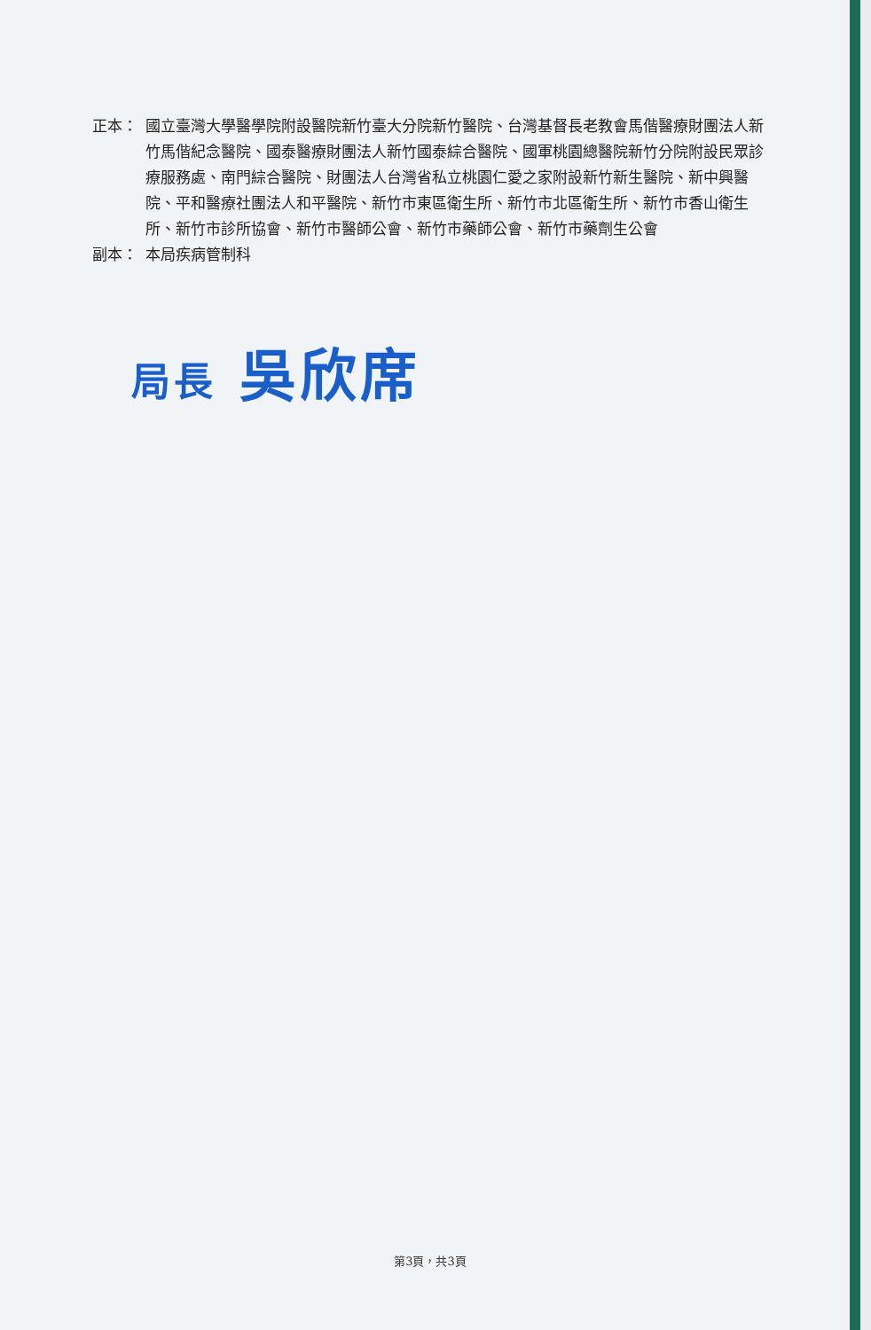正本： 國立臺灣大學醫學院附設醫院新竹臺大分院新竹醫院、台灣基督長老教會馬偕醫療財團法人新竹馬偕紀念醫院、國泰醫療財團法人新竹國泰綜合醫院、國軍桃園總醫院新竹分院附設民眾診療服務處、南門綜合醫院、財團法人台灣省私立桃園仁愛之家附設新竹新生醫院、新中興醫院、平和醫療社團法人和平醫院、新竹市東區衛生所、新竹市北區衛生所、新竹市香山衛生所、新竹市診所協會、新竹市醫師公會、新竹市藥師公會、新竹市藥劑生公會
副本： 本局疾病管制科
局長 吳欣席
第3頁，共3頁